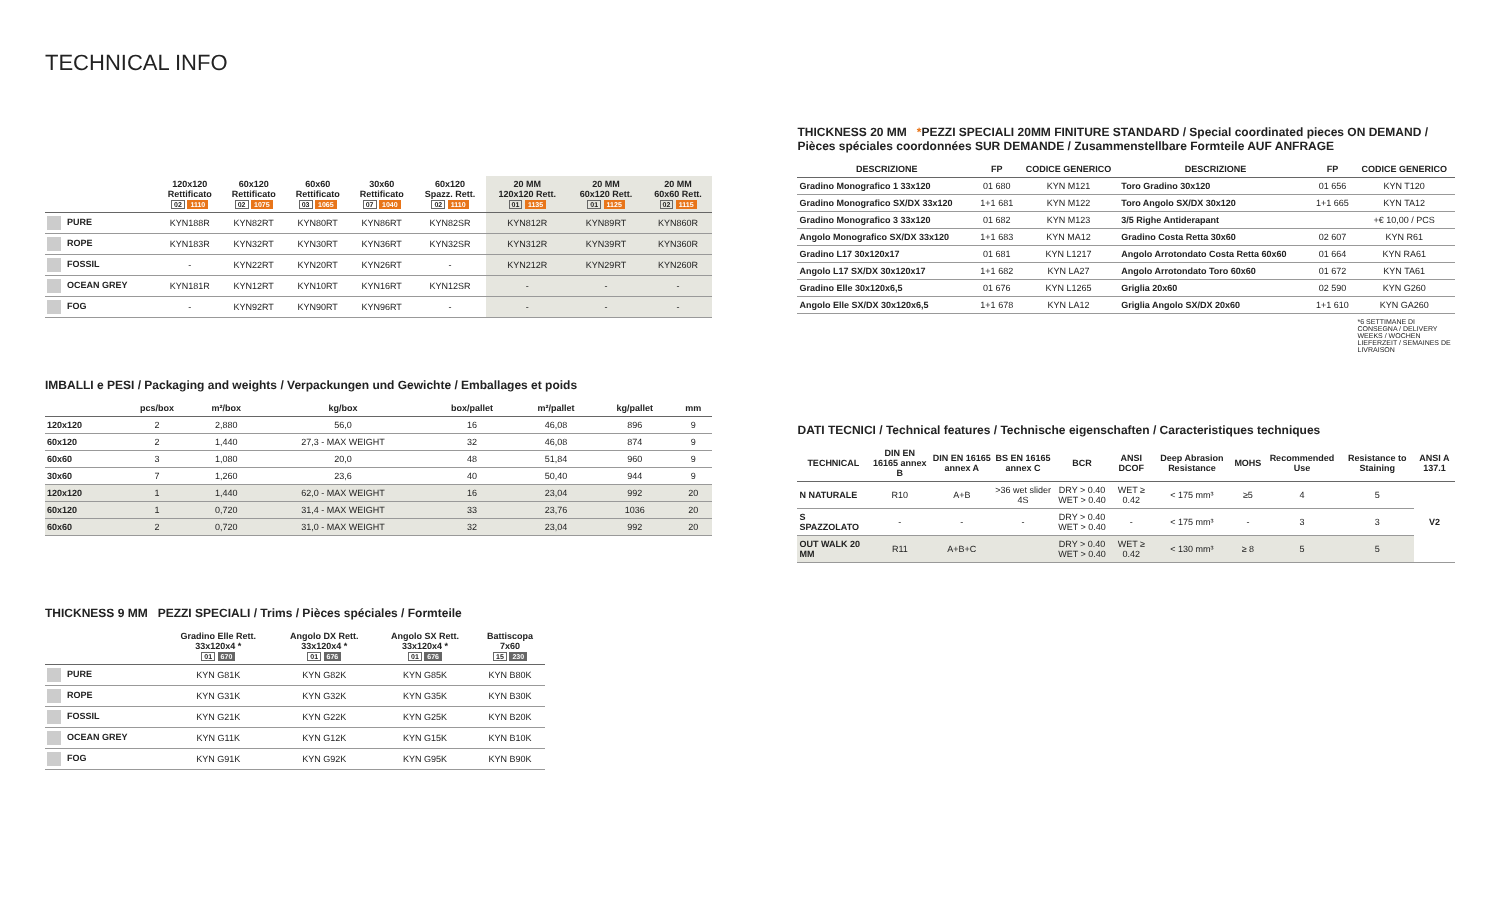TECHNICAL INFO
| | 120x120 Rettificato 02 1110 | 60x120 Rettificato 02 1075 | 60x60 Rettificato 03 1065 | 30x60 Rettificato 07 1040 | 60x120 Spazz. Rett. 02 1110 | 20 MM 120x120 Rett. 01 1135 | 20 MM 60x120 Rett. 01 1125 | 20 MM 60x60 Rett. 02 1115 |
| --- | --- | --- | --- | --- | --- | --- | --- | --- |
| PURE | KYN188R | KYN82RT | KYN80RT | KYN86RT | KYN82SR | KYN812R | KYN89RT | KYN860R |
| ROPE | KYN183R | KYN32RT | KYN30RT | KYN36RT | KYN32SR | KYN312R | KYN39RT | KYN360R |
| FOSSIL | - | KYN22RT | KYN20RT | KYN26RT | - | KYN212R | KYN29RT | KYN260R |
| OCEAN GREY | KYN181R | KYN12RT | KYN10RT | KYN16RT | KYN12SR | - | - | - |
| FOG | - | KYN92RT | KYN90RT | KYN96RT | - | - | - | - |
IMBALLI e PESI / Packaging and weights / Verpackungen und Gewichte / Emballages et poids
| | pcs/box | m²/box | kg/box | box/pallet | m²/pallet | kg/pallet | mm |
| --- | --- | --- | --- | --- | --- | --- | --- |
| 120x120 | 2 | 2,880 | 56,0 | 16 | 46,08 | 896 | 9 |
| 60x120 | 2 | 1,440 | 27,3 - MAX WEIGHT | 32 | 46,08 | 874 | 9 |
| 60x60 | 3 | 1,080 | 20,0 | 48 | 51,84 | 960 | 9 |
| 30x60 | 7 | 1,260 | 23,6 | 40 | 50,40 | 944 | 9 |
| 120x120 | 1 | 1,440 | 62,0 - MAX WEIGHT | 16 | 23,04 | 992 | 20 |
| 60x120 | 1 | 0,720 | 31,4 - MAX WEIGHT | 33 | 23,76 | 1036 | 20 |
| 60x60 | 2 | 0,720 | 31,0 - MAX WEIGHT | 32 | 23,04 | 992 | 20 |
THICKNESS 9 MM PEZZI SPECIALI / Trims / Pièces spéciales / Formteile
| | Gradino Elle Rett. 33x120x4 * 01 670 | Angolo DX Rett. 33x120x4 * 01 676 | Angolo SX Rett. 33x120x4 * 01 676 | Battiscopa 7x60 15 230 |
| --- | --- | --- | --- | --- |
| PURE | KYN G81K | KYN G82K | KYN G85K | KYN B80K |
| ROPE | KYN G31K | KYN G32K | KYN G35K | KYN B30K |
| FOSSIL | KYN G21K | KYN G22K | KYN G25K | KYN B20K |
| OCEAN GREY | KYN G11K | KYN G12K | KYN G15K | KYN B10K |
| FOG | KYN G91K | KYN G92K | KYN G95K | KYN B90K |
THICKNESS 20 MM *PEZZI SPECIALI 20MM FINITURE STANDARD / Special coordinated pieces ON DEMAND / Pièces spéciales coordonnées SUR DEMANDE / Zusammenstellbare Formteile AUF ANFRAGE
| DESCRIZIONE | FP | CODICE GENERICO | DESCRIZIONE | FP | CODICE GENERICO |
| --- | --- | --- | --- | --- | --- |
| Gradino Monografico 1 33x120 | 01 680 | KYN M121 | Toro Gradino 30x120 | 01 656 | KYN T120 |
| Gradino Monografico SX/DX 33x120 | 1+1 681 | KYN M122 | Toro Angolo SX/DX 30x120 | 1+1 665 | KYN TA12 |
| Gradino Monografico 3 33x120 | 01 682 | KYN M123 | 3/5 Righe Antiderapant | | +€ 10,00 / PCS |
| Angolo Monografico SX/DX 33x120 | 1+1 683 | KYN MA12 | Gradino Costa Retta 30x60 | 02 607 | KYN R61 |
| Gradino L17 30x120x17 | 01 681 | KYN L1217 | Angolo Arrotondato Costa Retta 60x60 | 01 664 | KYN RA61 |
| Angolo L17 SX/DX 30x120x17 | 1+1 682 | KYN LA27 | Angolo Arrotondato Toro 60x60 | 01 672 | KYN TA61 |
| Gradino Elle 30x120x6,5 | 01 676 | KYN L1265 | Griglia 20x60 | 02 590 | KYN G260 |
| Angolo Elle SX/DX 30x120x6,5 | 1+1 678 | KYN LA12 | Griglia Angolo SX/DX 20x60 | 1+1 610 | KYN GA260 |
*6 SETTIMANE DI CONSEGNA / DELIVERY WEEKS / WOCHEN LIEFERZEIT / SEMAINES DE LIVRAISON
DATI TECNICI / Technical features / Technische eigenschaften / Caracteristiques techniques
| TECHNICAL | DIN EN 16165 annex B | DIN EN 16165 annex A | BS EN 16165 annex C | BCR | ANSI DCOF | Deep Abrasion Resistance | MOHS | Recommended Use | Resistance to Staining | ANSI A 137.1 |
| --- | --- | --- | --- | --- | --- | --- | --- | --- | --- | --- |
| N NATURALE | R10 | A+B | >36 wet slider 4S | DRY > 0.40 WET > 0.40 | WET ≥ 0.42 | < 175 mm³ | ≥5 | 4 | 5 | V2 |
| S SPAZZOLATO | - | - | - | DRY > 0.40 WET > 0.40 | - | < 175 mm³ | - | 3 | 3 | |
| OUT WALK 20 MM | R11 | A+B+C | | DRY > 0.40 WET > 0.40 | WET ≥ 0.42 | < 130 mm³ | ≥ 8 | 5 | 5 | |